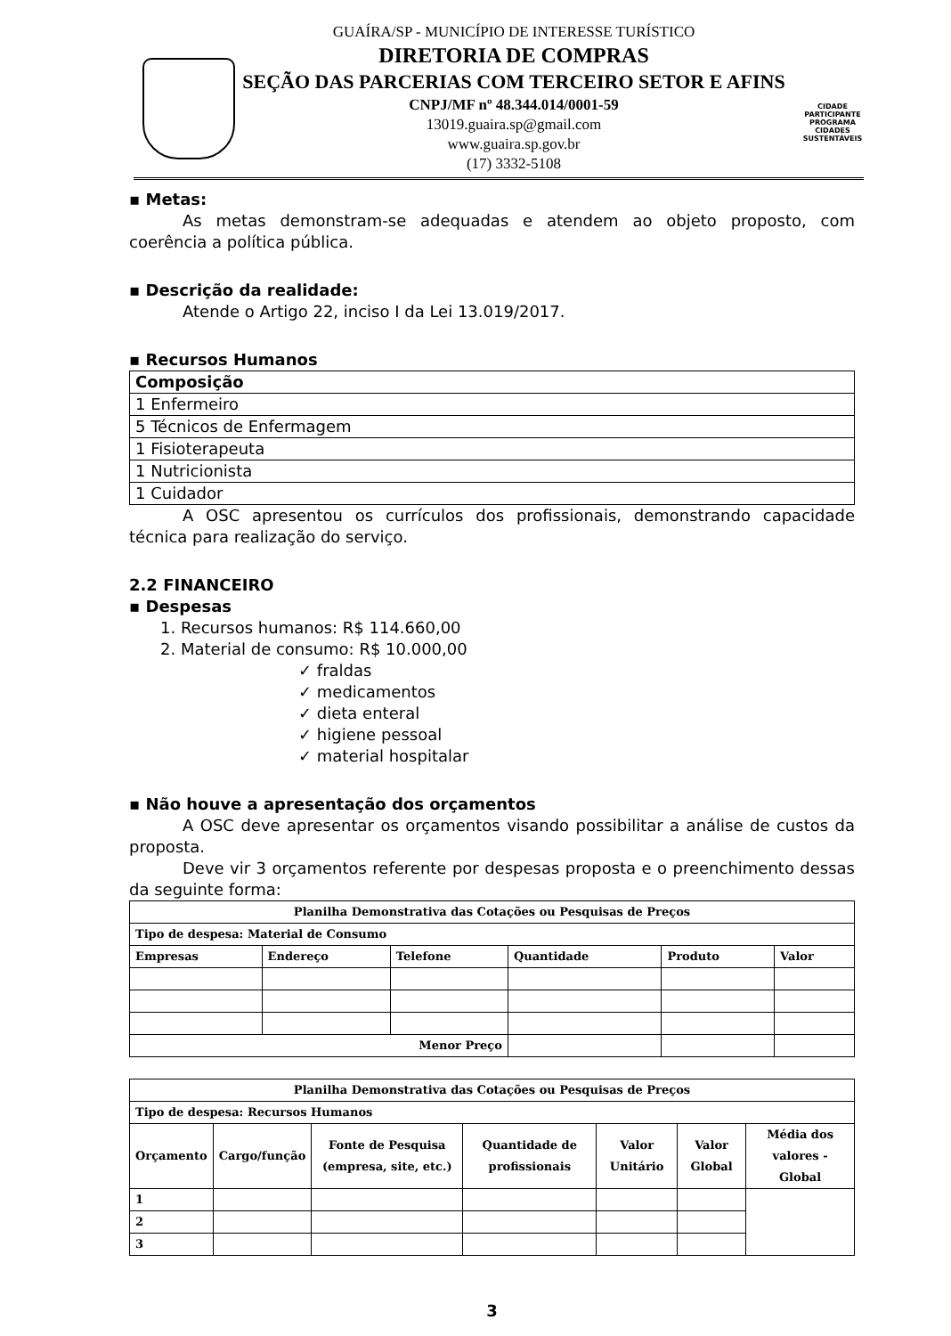GUAÍRA/SP - MUNICÍPIO DE INTERESSE TURÍSTICO
DIRETORIA DE COMPRAS
SEÇÃO DAS PARCERIAS COM TERCEIRO SETOR E AFINS
CNPJ/MF nº 48.344.014/0001-59
13019.guaira.sp@gmail.com
www.guaira.sp.gov.br
(17) 3332-5108
CIDADE PARTICIPANTE
PROGRAMA
CIDADES
SUSTENTÁVEIS
▪ Metas:
As metas demonstram-se adequadas e atendem ao objeto proposto, com coerência a política pública.
▪ Descrição da realidade:
Atende o Artigo 22, inciso I da Lei 13.019/2017.
▪ Recursos Humanos
| Composição |
| --- |
| 1 Enfermeiro |
| 5 Técnicos de Enfermagem |
| 1 Fisioterapeuta |
| 1 Nutricionista |
| 1 Cuidador |
A OSC apresentou os currículos dos profissionais, demonstrando capacidade técnica para realização do serviço.
2.2 FINANCEIRO
▪ Despesas
1. Recursos humanos: R$ 114.660,00
2. Material de consumo: R$ 10.000,00
✓ fraldas
✓ medicamentos
✓ dieta enteral
✓ higiene pessoal
✓ material hospitalar
▪ Não houve a apresentação dos orçamentos
A OSC deve apresentar os orçamentos visando possibilitar a análise de custos da proposta.
Deve vir 3 orçamentos referente por despesas proposta e o preenchimento dessas da seguinte forma:
| Planilha Demonstrativa das Cotações ou Pesquisas de Preços | | | | | |
| --- | --- | --- | --- | --- | --- |
| Tipo de despesa: Material de Consumo | | | | | |
| Empresas | Endereço | Telefone | Quantidade | Produto | Valor |
| Menor Preço | | | | | |
| Planilha Demonstrativa das Cotações ou Pesquisas de Preços | | | | | | |
| --- | --- | --- | --- | --- | --- | --- |
| Tipo de despesa: Recursos Humanos | | | | | | |
| Orçamento | Cargo/função | Fonte de Pesquisa (empresa, site, etc.) | Quantidade de profissionais | Valor Unitário | Valor Global | Média dos valores - Global |
| 1 | | | | | | |
| 2 | | | | | | |
| 3 | | | | | | |
3